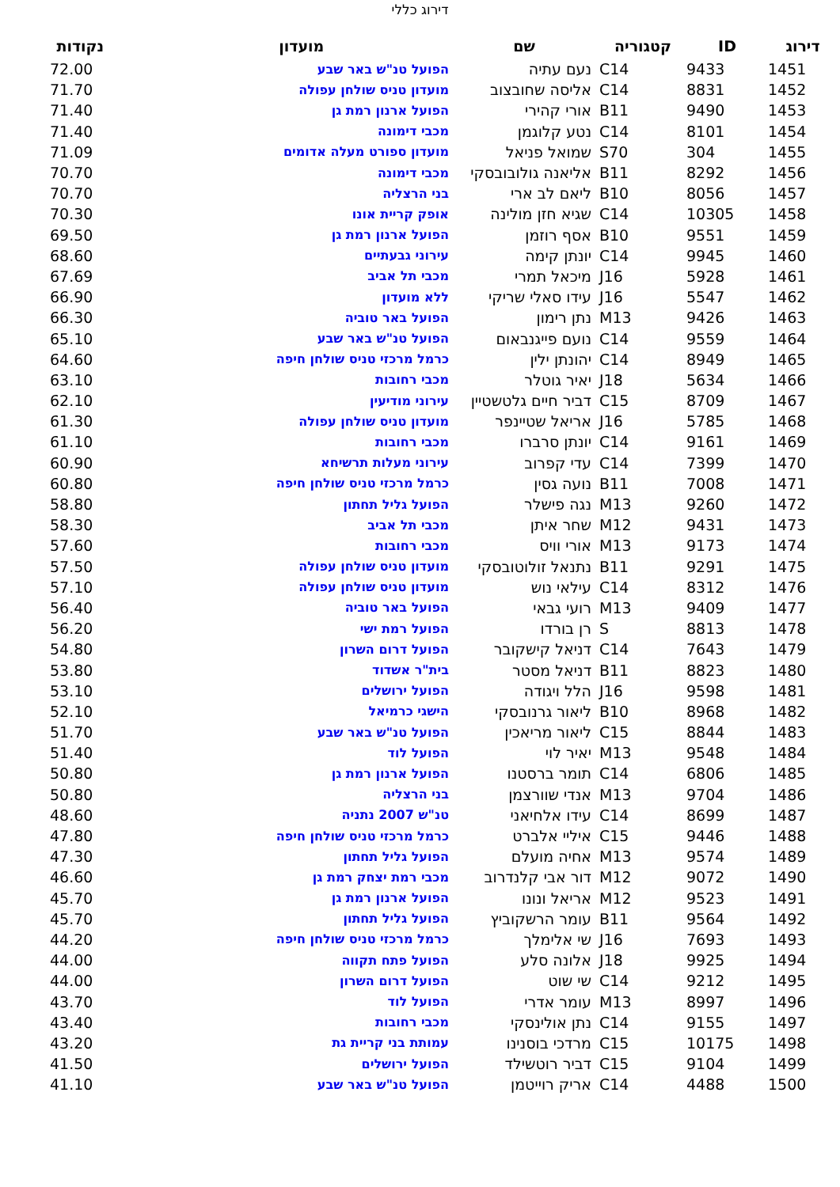דירוג כללי
| דירוג | ID | קטגוריה | שם | מועדון | נקודות |
| --- | --- | --- | --- | --- | --- |
| 1451 | 9433 | C14 | נעם עתיה | הפועל טנ"ש באר שבע | 72.00 |
| 1452 | 8831 | C14 | אליסה שחובצוב | מועדון טניס שולחן עפולה | 71.70 |
| 1453 | 9490 | B11 | אורי קהירי | הפועל ארנון רמת גן | 71.40 |
| 1454 | 8101 | C14 | נטע קלוגמן | מכבי דימונה | 71.40 |
| 1455 | 304 | S70 | שמואל פניאל | מועדון ספורט מעלה אדומים | 71.09 |
| 1456 | 8292 | B11 | אליאנה גולובובסקי | מכבי דימונה | 70.70 |
| 1457 | 8056 | B10 | ליאם לב ארי | בני הרצליה | 70.70 |
| 1458 | 10305 | C14 | שגיא חזן מולינה | אופק קריית אונו | 70.30 |
| 1459 | 9551 | B10 | אסף רוזמן | הפועל ארנון רמת גן | 69.50 |
| 1460 | 9945 | C14 | יונתן קימה | עירוני גבעתיים | 68.60 |
| 1461 | 5928 | J16 | מיכאל תמרי | מכבי תל אביב | 67.69 |
| 1462 | 5547 | J16 | עידו סאלי שריקי | ללא מועדון | 66.90 |
| 1463 | 9426 | M13 | נתן רימון | הפועל באר טוביה | 66.30 |
| 1464 | 9559 | C14 | נועם פייגנבאום | הפועל טנ"ש באר שבע | 65.10 |
| 1465 | 8949 | C14 | יהונתן ילין | כרמל מרכזי טניס שולחן חיפה | 64.60 |
| 1466 | 5634 | J18 | יאיר גוטלר | מכבי רחובות | 63.10 |
| 1467 | 8709 | C15 | דביר חיים גלטשטיין | עירוני מודיעין | 62.10 |
| 1468 | 5785 | J16 | אריאל שטיינפר | מועדון טניס שולחן עפולה | 61.30 |
| 1469 | 9161 | C14 | יונתן סרברו | מכבי רחובות | 61.10 |
| 1470 | 7399 | C14 | עדי קפרוב | עירוני מעלות תרשיחא | 60.90 |
| 1471 | 7008 | B11 | נועה גסין | כרמל מרכזי טניס שולחן חיפה | 60.80 |
| 1472 | 9260 | M13 | נגה פישלר | הפועל גליל תחתון | 58.80 |
| 1473 | 9431 | M12 | שחר איתן | מכבי תל אביב | 58.30 |
| 1474 | 9173 | M13 | אורי וויס | מכבי רחובות | 57.60 |
| 1475 | 9291 | B11 | נתנאל זולוטובסקי | מועדון טניס שולחן עפולה | 57.50 |
| 1476 | 8312 | C14 | עילאי נוש | מועדון טניס שולחן עפולה | 57.10 |
| 1477 | 9409 | M13 | רועי גבאי | הפועל באר טוביה | 56.40 |
| 1478 | 8813 | S | רן בורדו | הפועל רמת ישי | 56.20 |
| 1479 | 7643 | C14 | דניאל קישקובר | הפועל דרום השרון | 54.80 |
| 1480 | 8823 | B11 | דניאל מסטר | בית"ר אשדוד | 53.80 |
| 1481 | 9598 | J16 | הלל ויגודה | הפועל ירושלים | 53.10 |
| 1482 | 8968 | B10 | ליאור גרנובסקי | הישגי כרמיאל | 52.10 |
| 1483 | 8844 | C15 | ליאור מריאכין | הפועל טנ"ש באר שבע | 51.70 |
| 1484 | 9548 | M13 | יאיר לוי | הפועל לוד | 51.40 |
| 1485 | 6806 | C14 | תומר ברסטנו | הפועל ארנון רמת גן | 50.80 |
| 1486 | 9704 | M13 | אנדי שוורצמן | בני הרצליה | 50.80 |
| 1487 | 8699 | C14 | עידו אלחיאני | טנ"ש 2007 נתניה | 48.60 |
| 1488 | 9446 | C15 | איליי אלברט | כרמל מרכזי טניס שולחן חיפה | 47.80 |
| 1489 | 9574 | M13 | אחיה מועלם | הפועל גליל תחתון | 47.30 |
| 1490 | 9072 | M12 | דור אבי קלנדרוב | מכבי רמת יצחק רמת גן | 46.60 |
| 1491 | 9523 | M12 | אריאל ונונו | הפועל ארנון רמת גן | 45.70 |
| 1492 | 9564 | B11 | עומר הרשקוביץ | הפועל גליל תחתון | 45.70 |
| 1493 | 7693 | J16 | שי אלימלך | כרמל מרכזי טניס שולחן חיפה | 44.20 |
| 1494 | 9925 | J18 | אלונה סלע | הפועל פתח תקווה | 44.00 |
| 1495 | 9212 | C14 | שי שוט | הפועל דרום השרון | 44.00 |
| 1496 | 8997 | M13 | עומר אדרי | הפועל לוד | 43.70 |
| 1497 | 9155 | C14 | נתן אולינסקי | מכבי רחובות | 43.40 |
| 1498 | 10175 | C15 | מרדכי בוסנינו | עמותת בני קריית גת | 43.20 |
| 1499 | 9104 | C15 | דביר רוטשילד | הפועל ירושלים | 41.50 |
| 1500 | 4488 | C14 | אריק רוייטמן | הפועל טנ"ש באר שבע | 41.10 |